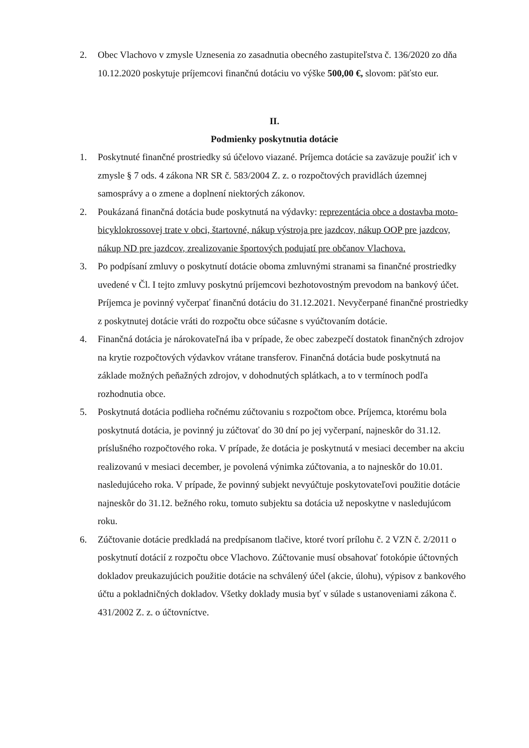2. Obec Vlachovo v zmysle Uznesenia zo zasadnutia obecného zastupiteľstva č. 136/2020 zo dňa 10.12.2020 poskytuje príjemcovi finančnú dotáciu vo výške 500,00 €, slovom: päťsto eur.
II.
Podmienky poskytnutia dotácie
1. Poskytnuté finančné prostriedky sú účelovo viazané. Príjemca dotácie sa zaväzuje použiť ich v zmysle § 7 ods. 4 zákona NR SR č. 583/2004 Z. z. o rozpočtových pravidlách územnej samosprávy a o zmene a doplnení niektorých zákonov.
2. Poukázaná finančná dotácia bude poskytnutá na výdavky: reprezentácia obce a dostavba moto-bicyklokrossovej trate v obci, štartovné, nákup výstroja pre jazdcov, nákup OOP pre jazdcov, nákup ND pre jazdcov, zrealizovanie športových podujatí pre občanov Vlachova.
3. Po podpísaní zmluvy o poskytnutí dotácie oboma zmluvnými stranami sa finančné prostriedky uvedené v Čl. I tejto zmluvy poskytnú príjemcovi bezhotovostným prevodom na bankový účet. Príjemca je povinný vyčerpať finančnú dotáciu do 31.12.2021. Nevyčerpané finančné prostriedky z poskytnutej dotácie vráti do rozpočtu obce súčasne s vyúčtovaním dotácie.
4. Finančná dotácia je nárokovateľná iba v prípade, že obec zabezpečí dostatok finančných zdrojov na krytie rozpočtových výdavkov vrátane transferov. Finančná dotácia bude poskytnutá na základe možných peňažných zdrojov, v dohodnutých splátkach, a to v termínoch podľa rozhodnutia obce.
5. Poskytnutá dotácia podlieha ročnému zúčtovaniu s rozpočtom obce. Príjemca, ktorému bola poskytnutá dotácia, je povinný ju zúčtovať do 30 dní po jej vyčerpaní, najneskôr do 31.12. príslušného rozpočtového roka. V prípade, že dotácia je poskytnutá v mesiaci december na akciu realizovanú v mesiaci december, je povolená výnimka zúčtovania, a to najneskôr do 10.01. nasledujúceho roka. V prípade, že povinný subjekt nevyúčtuje poskytovateľovi použitie dotácie najneskôr do 31.12. bežného roku, tomuto subjektu sa dotácia už neposkytne v nasledujúcom roku.
6. Zúčtovanie dotácie predkladá na predpísanom tlačive, ktoré tvorí prílohu č. 2 VZN č. 2/2011 o poskytnutí dotácií z rozpočtu obce Vlachovo. Zúčtovanie musí obsahovať fotokópie účtovných dokladov preukazujúcich použitie dotácie na schválený účel (akcie, úlohu), výpisov z bankového účtu a pokladničných dokladov. Všetky doklady musia byť v súlade s ustanoveniami zákona č. 431/2002 Z. z. o účtovníctve.